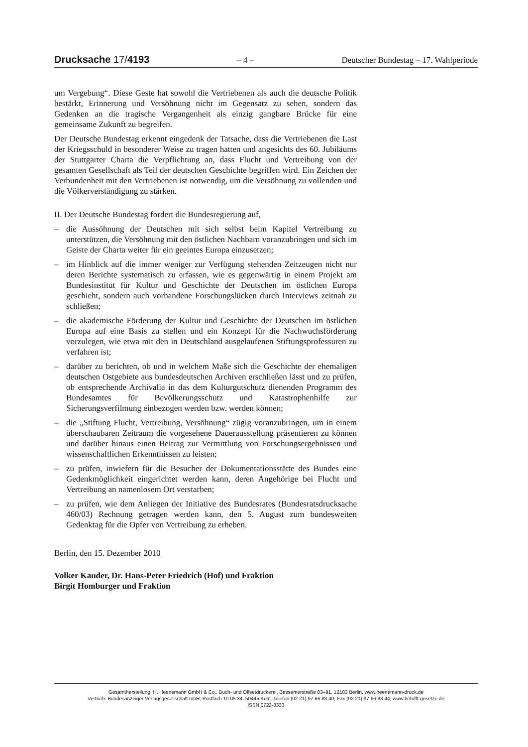Drucksache 17/4193 – 4 – Deutscher Bundestag – 17. Wahlperiode
um Vergebung“. Diese Geste hat sowohl die Vertriebenen als auch die deutsche Politik bestärkt, Erinnerung und Versöhnung nicht im Gegensatz zu sehen, sondern das Gedenken an die tragische Vergangenheit als einzig gangbare Brücke für eine gemeinsame Zukunft zu begreifen.
Der Deutsche Bundestag erkennt eingedenk der Tatsache, dass die Vertriebenen die Last der Kriegsschuld in besonderer Weise zu tragen hatten und angesichts des 60. Jubiläums der Stuttgarter Charta die Verpflichtung an, dass Flucht und Vertreibung von der gesamten Gesellschaft als Teil der deutschen Geschichte begriffen wird. Ein Zeichen der Verbundenheit mit den Vertriebenen ist notwendig, um die Versöhnung zu vollenden und die Völkerverständigung zu stärken.
II. Der Deutsche Bundestag fordert die Bundesregierung auf,
– die Aussöhnung der Deutschen mit sich selbst beim Kapitel Vertreibung zu unterstützen, die Versöhnung mit den östlichen Nachbarn voranzubringen und sich im Geiste der Charta weiter für ein geeintes Europa einzusetzen;
– im Hinblick auf die immer weniger zur Verfügung stehenden Zeitzeugen nicht nur deren Berichte systematisch zu erfassen, wie es gegenwärtig in einem Projekt am Bundesinstitut für Kultur und Geschichte der Deutschen im östlichen Europa geschieht, sondern auch vorhandene Forschungslücken durch Interviews zeitnah zu schließen;
– die akademische Förderung der Kultur und Geschichte der Deutschen im östlichen Europa auf eine Basis zu stellen und ein Konzept für die Nachwuchsförderung vorzulegen, wie etwa mit den in Deutschland ausgelaufenen Stiftungsprofessuren zu verfahren ist;
– darüber zu berichten, ob und in welchem Maße sich die Geschichte der ehemaligen deutschen Ostgebiete aus bundesdeutschen Archiven erschließen lässt und zu prüfen, ob entsprechende Archivalia in das dem Kulturgutschutz dienenden Programm des Bundesamtes für Bevölkerungsschutz und Katastrophenhilfe zur Sicherungsverfilmung einbezogen werden bzw. werden können;
– die „Stiftung Flucht, Vertreibung, Versöhnung“ zügig voranzubringen, um in einem überschaubaren Zeitraum die vorgesehene Dauerausstellung präsentieren zu können und darüber hinaus einen Beitrag zur Vermittlung von Forschungsergebnissen und wissenschaftlichen Erkenntnissen zu leisten;
– zu prüfen, inwiefern für die Besucher der Dokumentationsstätte des Bundes eine Gedenkmöglichkeit eingerichtet werden kann, deren Angehörige bei Flucht und Vertreibung an namenlosem Ort verstarben;
– zu prüfen, wie dem Anliegen der Initiative des Bundesrates (Bundesratsdrucksache 460/03) Rechnung getragen werden kann, den 5. August zum bundesweiten Gedenktag für die Opfer von Vertreibung zu erheben.
Berlin, den 15. Dezember 2010
Volker Kauder, Dr. Hans-Peter Friedrich (Hof) und Fraktion
Birgit Homburger und Fraktion
Gesamtherstellung: H. Heenemann GmbH & Co., Buch- und Offsetdruckerei, Bessemerstraße 83–91, 12103 Berlin, www.heenemann-druck.de
Vertrieb: Bundesanzeiger Verlagsgesellschaft mbH, Postfach 10 05 34, 50445 Köln, Telefon (02 21) 97 66 83 40, Fax (02 21) 97 66 83 44, www.betrifft-gesetze.de
ISSN 0722-8333